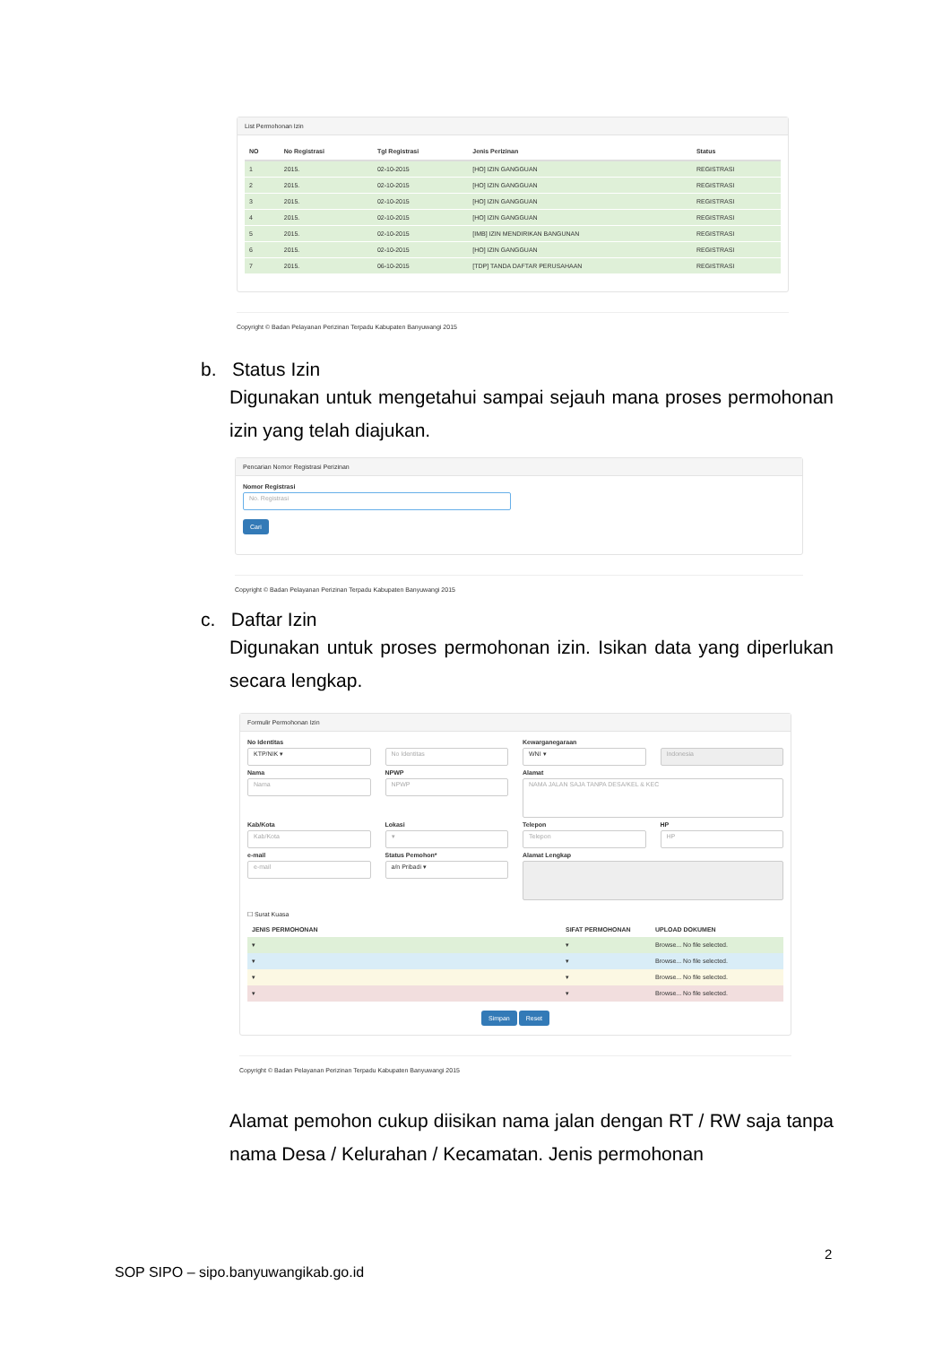List Permohonan Izin
| NO | No Registrasi | Tgl Registrasi | Jenis Perizinan | Status |
| --- | --- | --- | --- | --- |
| 1 | 2015. | 02-10-2015 | [HO] IZIN GANGGUAN | REGISTRASI |
| 2 | 2015. | 02-10-2015 | [HO] IZIN GANGGUAN | REGISTRASI |
| 3 | 2015. | 02-10-2015 | [HO] IZIN GANGGUAN | REGISTRASI |
| 4 | 2015. | 02-10-2015 | [HO] IZIN GANGGUAN | REGISTRASI |
| 5 | 2015. | 02-10-2015 | [IMB] IZIN MENDIRIKAN BANGUNAN | REGISTRASI |
| 6 | 2015. | 02-10-2015 | [HO] IZIN GANGGUAN | REGISTRASI |
| 7 | 2015. | 06-10-2015 | [TDP] TANDA DAFTAR PERUSAHAAN | REGISTRASI |
Copyright © Badan Pelayanan Perizinan Terpadu Kabupaten Banyuwangi 2015
b. Status Izin
Digunakan untuk mengetahui sampai sejauh mana proses permohonan izin yang telah diajukan.
Pencarian Nomor Registrasi Perizinan
Nomor Registrasi
No. Registrasi
Cari
Copyright © Badan Pelayanan Perizinan Terpadu Kabupaten Banyuwangi 2015
c. Daftar Izin
Digunakan untuk proses permohonan izin. Isikan data yang diperlukan secara lengkap.
Formulir Permohonan Izin
No Identitas
KTP/NIK ▾
No Identitas
Kewarganegaraan
WNI ▾
Indonesia
Nama
Nama
NPWP
NPWP
Alamat
NAMA JALAN SAJA TANPA DESA/KEL & KEC
Kab/Kota
Kab/Kota
Lokasi
▾
Telepon
Telepon
HP
HP
e-mail
e-mail
Status Pemohon*
a/n Pribadi ▾
Alamat Lengkap
☐ Surat Kuasa
JENIS PERMOHONAN SIFAT PERMOHONAN UPLOAD DOKUMEN
▾ ▾ Browse... No file selected.
▾ ▾ Browse... No file selected.
▾ ▾ Browse... No file selected.
▾ ▾ Browse... No file selected.
Simpan Reset
Copyright © Badan Pelayanan Perizinan Terpadu Kabupaten Banyuwangi 2015
Alamat pemohon cukup diisikan nama jalan dengan RT / RW saja tanpa nama Desa / Kelurahan / Kecamatan. Jenis permohonan
2
SOP SIPO – sipo.banyuwangikab.go.id